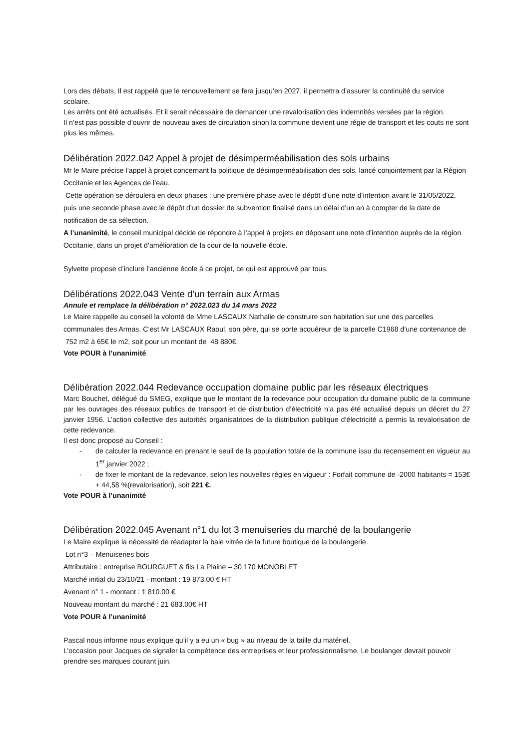Lors des débats, Il est rappelé que le renouvellement se fera jusqu’en 2027, il permettra d’assurer la continuité du service scolaire.
Les arrêts ont été actualisés. Et il serait nécessaire de demander une revalorisation des indemnités versées par la région.
Il n’est pas possible d’ouvrir de nouveau axes de circulation sinon la commune devient une régie de transport et les couts ne sont plus les mêmes.
Délibération 2022.042 Appel à projet de désimperméabilisation des sols urbains
Mr le Maire précise l’appel à projet concernant la politique de désimperméabilisation des sols, lancé conjointement par la Région Occitanie et les Agences de l’eau.
Cette opération se déroulera en deux phases : une première phase avec le dépôt d’une note d’intention avant le 31/05/2022, puis une seconde phase avec le dépôt d’un dossier de subvention finalisé dans un délai d’un an à compter de la date de notification de sa sélection.
A l’unanimité, le conseil municipal décide de répondre à l’appel à projets en déposant une note d’intention auprès de la région Occitanie, dans un projet d’amélioration de la cour de la nouvelle école.
Sylvette propose d’inclure l’ancienne école à ce projet, ce qui est approuvé par tous.
Délibérations 2022.043 Vente d’un terrain aux Armas
Annule et remplace la délibération n° 2022.023 du 14 mars 2022
Le Maire rappelle au conseil la volonté de Mme LASCAUX Nathalie de construire son habitation sur une des parcelles communales des Armas. C’est Mr LASCAUX Raoul, son père, qui se porte acquéreur de la parcelle C1968 d’une contenance de 752 m2 à 65€ le m2, soit pour un montant de 48 880€.
Vote POUR à l’unanimité
Délibération 2022.044 Redevance occupation domaine public par les réseaux électriques
Marc Bouchet, délégué du SMEG, explique que le montant de la redevance pour occupation du domaine public de la commune par les ouvrages des réseaux publics de transport et de distribution d’électricité n’a pas été actualisé depuis un décret du 27 janvier 1956. L’action collective des autorités organisatrices de la distribution publique d’électricité a permis la revalorisation de cette redevance.
Il est donc proposé au Conseil :
- de calculer la redevance en prenant le seuil de la population totale de la commune issu du recensement en vigueur au 1<sup>er</sup> janvier 2022 ;
- de fixer le montant de la redevance, selon les nouvelles règles en vigueur : Forfait commune de -2000 habitants = 153€ + 44,58 %(revalorisation), soit 221 €.
Vote POUR à l’unanimité
Délibération 2022.045 Avenant n°1 du lot 3 menuiseries du marché de la boulangerie
Le Maire explique la nécessité de réadapter la baie vitrée de la future boutique de la boulangerie.
Lot n°3 – Menuiseries bois
Attributaire : entreprise BOURGUET & fils La Plaine – 30 170 MONOBLET
Marché initial du 23/10/21 - montant : 19 873.00 € HT
Avenant n° 1 - montant : 1 810.00 €
Nouveau montant du marché : 21 683.00€ HT
Vote POUR à l’unanimité
Pascal nous informe nous explique qu’il y a eu un « bug » au niveau de la taille du matériel.
L’occasion pour Jacques de signaler la compétence des entreprises et leur professionnalisme. Le boulanger devrait pouvoir prendre ses marques courant juin.